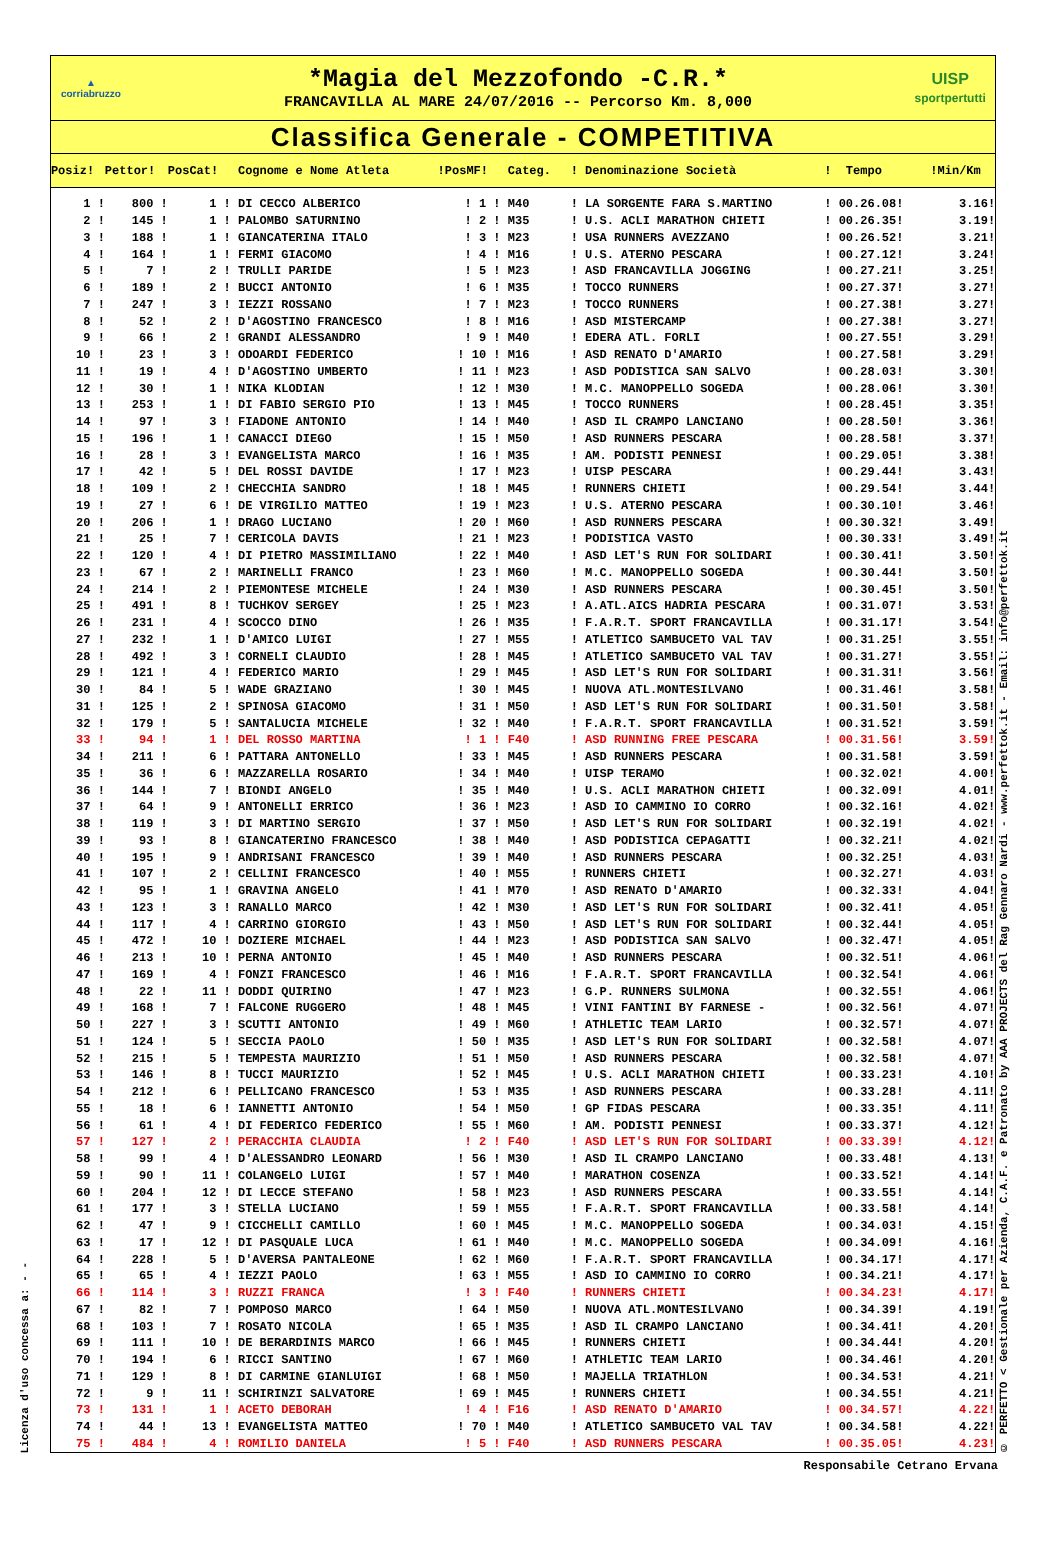Licenza d'uso concessa a: - -
▲
corriabruzzo
*Magia del Mezzofondo -C.R.*
FRANCAVILLA AL MARE 24/07/2016 -- Percorso Km. 8,000
UISP
sportpertutti
Classifica Generale - COMPETITIVA
| Posiz! | Pettor! | PosCat! | Cognome e Nome Atleta | !PosMF! | Categ. | ! Denominazione Società | ! Tempo | !Min/Km |
| --- | --- | --- | --- | --- | --- | --- | --- | --- |
| 1 ! | 800 ! | 1 ! | DI CECCO ALBERICO | ! 1 ! | M40 | ! LA SORGENTE FARA S.MARTINO | ! 00.26.08! | 3.16! |
| 2 ! | 145 ! | 1 ! | PALOMBO SATURNINO | ! 2 ! | M35 | ! U.S. ACLI MARATHON CHIETI | ! 00.26.35! | 3.19! |
| 3 ! | 188 ! | 1 ! | GIANCATERINA ITALO | ! 3 ! | M23 | ! USA RUNNERS AVEZZANO | ! 00.26.52! | 3.21! |
| 4 ! | 164 ! | 1 ! | FERMI GIACOMO | ! 4 ! | M16 | ! U.S. ATERNO PESCARA | ! 00.27.12! | 3.24! |
| 5 ! | 7 ! | 2 ! | TRULLI PARIDE | ! 5 ! | M23 | ! ASD FRANCAVILLA JOGGING | ! 00.27.21! | 3.25! |
| 6 ! | 189 ! | 2 ! | BUCCI ANTONIO | ! 6 ! | M35 | ! TOCCO RUNNERS | ! 00.27.37! | 3.27! |
| 7 ! | 247 ! | 3 ! | IEZZI ROSSANO | ! 7 ! | M23 | ! TOCCO RUNNERS | ! 00.27.38! | 3.27! |
| 8 ! | 52 ! | 2 ! | D'AGOSTINO FRANCESCO | ! 8 ! | M16 | ! ASD MISTERCAMP | ! 00.27.38! | 3.27! |
| 9 ! | 66 ! | 2 ! | GRANDI ALESSANDRO | ! 9 ! | M40 | ! EDERA ATL. FORLI | ! 00.27.55! | 3.29! |
| 10 ! | 23 ! | 3 ! | ODOARDI FEDERICO | ! 10 ! | M16 | ! ASD RENATO D'AMARIO | ! 00.27.58! | 3.29! |
| 11 ! | 19 ! | 4 ! | D'AGOSTINO UMBERTO | ! 11 ! | M23 | ! ASD PODISTICA SAN SALVO | ! 00.28.03! | 3.30! |
| 12 ! | 30 ! | 1 ! | NIKA KLODIAN | ! 12 ! | M30 | ! M.C. MANOPPELLO SOGEDA | ! 00.28.06! | 3.30! |
| 13 ! | 253 ! | 1 ! | DI FABIO SERGIO PIO | ! 13 ! | M45 | ! TOCCO RUNNERS | ! 00.28.45! | 3.35! |
| 14 ! | 97 ! | 3 ! | FIADONE ANTONIO | ! 14 ! | M40 | ! ASD IL CRAMPO LANCIANO | ! 00.28.50! | 3.36! |
| 15 ! | 196 ! | 1 ! | CANACCI DIEGO | ! 15 ! | M50 | ! ASD RUNNERS PESCARA | ! 00.28.58! | 3.37! |
| 16 ! | 28 ! | 3 ! | EVANGELISTA MARCO | ! 16 ! | M35 | ! AM. PODISTI PENNESI | ! 00.29.05! | 3.38! |
| 17 ! | 42 ! | 5 ! | DEL ROSSI DAVIDE | ! 17 ! | M23 | ! UISP PESCARA | ! 00.29.44! | 3.43! |
| 18 ! | 109 ! | 2 ! | CHECCHIA SANDRO | ! 18 ! | M45 | ! RUNNERS CHIETI | ! 00.29.54! | 3.44! |
| 19 ! | 27 ! | 6 ! | DE VIRGILIO MATTEO | ! 19 ! | M23 | ! U.S. ATERNO PESCARA | ! 00.30.10! | 3.46! |
| 20 ! | 206 ! | 1 ! | DRAGO LUCIANO | ! 20 ! | M60 | ! ASD RUNNERS PESCARA | ! 00.30.32! | 3.49! |
| 21 ! | 25 ! | 7 ! | CERICOLA DAVIS | ! 21 ! | M23 | ! PODISTICA VASTO | ! 00.30.33! | 3.49! |
| 22 ! | 120 ! | 4 ! | DI PIETRO MASSIMILIANO | ! 22 ! | M40 | ! ASD LET'S RUN FOR SOLIDARI | ! 00.30.41! | 3.50! |
| 23 ! | 67 ! | 2 ! | MARINELLI FRANCO | ! 23 ! | M60 | ! M.C. MANOPPELLO SOGEDA | ! 00.30.44! | 3.50! |
| 24 ! | 214 ! | 2 ! | PIEMONTESE MICHELE | ! 24 ! | M30 | ! ASD RUNNERS PESCARA | ! 00.30.45! | 3.50! |
| 25 ! | 491 ! | 8 ! | TUCHKOV SERGEY | ! 25 ! | M23 | ! A.ATL.AICS HADRIA PESCARA | ! 00.31.07! | 3.53! |
| 26 ! | 231 ! | 4 ! | SCOCCO DINO | ! 26 ! | M35 | ! F.A.R.T. SPORT FRANCAVILLA | ! 00.31.17! | 3.54! |
| 27 ! | 232 ! | 1 ! | D'AMICO LUIGI | ! 27 ! | M55 | ! ATLETICO SAMBUCETO VAL TAV | ! 00.31.25! | 3.55! |
| 28 ! | 492 ! | 3 ! | CORNELI CLAUDIO | ! 28 ! | M45 | ! ATLETICO SAMBUCETO VAL TAV | ! 00.31.27! | 3.55! |
| 29 ! | 121 ! | 4 ! | FEDERICO MARIO | ! 29 ! | M45 | ! ASD LET'S RUN FOR SOLIDARI | ! 00.31.31! | 3.56! |
| 30 ! | 84 ! | 5 ! | WADE GRAZIANO | ! 30 ! | M45 | ! NUOVA ATL.MONTESILVANO | ! 00.31.46! | 3.58! |
| 31 ! | 125 ! | 2 ! | SPINOSA GIACOMO | ! 31 ! | M50 | ! ASD LET'S RUN FOR SOLIDARI | ! 00.31.50! | 3.58! |
| 32 ! | 179 ! | 5 ! | SANTALUCIA MICHELE | ! 32 ! | M40 | ! F.A.R.T. SPORT FRANCAVILLA | ! 00.31.52! | 3.59! |
| 33 ! | 94 ! | 1 ! | DEL ROSSO MARTINA | ! 1 ! | F40 | ! ASD RUNNING FREE PESCARA | ! 00.31.56! | 3.59! |
| 34 ! | 211 ! | 6 ! | PATTARA ANTONELLO | ! 33 ! | M45 | ! ASD RUNNERS PESCARA | ! 00.31.58! | 3.59! |
| 35 ! | 36 ! | 6 ! | MAZZARELLA ROSARIO | ! 34 ! | M40 | ! UISP TERAMO | ! 00.32.02! | 4.00! |
| 36 ! | 144 ! | 7 ! | BIONDI ANGELO | ! 35 ! | M40 | ! U.S. ACLI MARATHON CHIETI | ! 00.32.09! | 4.01! |
| 37 ! | 64 ! | 9 ! | ANTONELLI ERRICO | ! 36 ! | M23 | ! ASD IO CAMMINO IO CORRO | ! 00.32.16! | 4.02! |
| 38 ! | 119 ! | 3 ! | DI MARTINO SERGIO | ! 37 ! | M50 | ! ASD LET'S RUN FOR SOLIDARI | ! 00.32.19! | 4.02! |
| 39 ! | 93 ! | 8 ! | GIANCATERINO FRANCESCO | ! 38 ! | M40 | ! ASD PODISTICA CEPAGATTI | ! 00.32.21! | 4.02! |
| 40 ! | 195 ! | 9 ! | ANDRISANI FRANCESCO | ! 39 ! | M40 | ! ASD RUNNERS PESCARA | ! 00.32.25! | 4.03! |
| 41 ! | 107 ! | 2 ! | CELLINI FRANCESCO | ! 40 ! | M55 | ! RUNNERS CHIETI | ! 00.32.27! | 4.03! |
| 42 ! | 95 ! | 1 ! | GRAVINA ANGELO | ! 41 ! | M70 | ! ASD RENATO D'AMARIO | ! 00.32.33! | 4.04! |
| 43 ! | 123 ! | 3 ! | RANALLO MARCO | ! 42 ! | M30 | ! ASD LET'S RUN FOR SOLIDARI | ! 00.32.41! | 4.05! |
| 44 ! | 117 ! | 4 ! | CARRINO GIORGIO | ! 43 ! | M50 | ! ASD LET'S RUN FOR SOLIDARI | ! 00.32.44! | 4.05! |
| 45 ! | 472 ! | 10 ! | DOZIERE MICHAEL | ! 44 ! | M23 | ! ASD PODISTICA SAN SALVO | ! 00.32.47! | 4.05! |
| 46 ! | 213 ! | 10 ! | PERNA ANTONIO | ! 45 ! | M40 | ! ASD RUNNERS PESCARA | ! 00.32.51! | 4.06! |
| 47 ! | 169 ! | 4 ! | FONZI FRANCESCO | ! 46 ! | M16 | ! F.A.R.T. SPORT FRANCAVILLA | ! 00.32.54! | 4.06! |
| 48 ! | 22 ! | 11 ! | DODDI QUIRINO | ! 47 ! | M23 | ! G.P. RUNNERS SULMONA | ! 00.32.55! | 4.06! |
| 49 ! | 168 ! | 7 ! | FALCONE RUGGERO | ! 48 ! | M45 | ! VINI FANTINI BY FARNESE - | ! 00.32.56! | 4.07! |
| 50 ! | 227 ! | 3 ! | SCUTTI ANTONIO | ! 49 ! | M60 | ! ATHLETIC TEAM LARIO | ! 00.32.57! | 4.07! |
| 51 ! | 124 ! | 5 ! | SECCIA PAOLO | ! 50 ! | M35 | ! ASD LET'S RUN FOR SOLIDARI | ! 00.32.58! | 4.07! |
| 52 ! | 215 ! | 5 ! | TEMPESTA MAURIZIO | ! 51 ! | M50 | ! ASD RUNNERS PESCARA | ! 00.32.58! | 4.07! |
| 53 ! | 146 ! | 8 ! | TUCCI MAURIZIO | ! 52 ! | M45 | ! U.S. ACLI MARATHON CHIETI | ! 00.33.23! | 4.10! |
| 54 ! | 212 ! | 6 ! | PELLICANO FRANCESCO | ! 53 ! | M35 | ! ASD RUNNERS PESCARA | ! 00.33.28! | 4.11! |
| 55 ! | 18 ! | 6 ! | IANNETTI ANTONIO | ! 54 ! | M50 | ! GP FIDAS PESCARA | ! 00.33.35! | 4.11! |
| 56 ! | 61 ! | 4 ! | DI FEDERICO FEDERICO | ! 55 ! | M60 | ! AM. PODISTI PENNESI | ! 00.33.37! | 4.12! |
| 57 ! | 127 ! | 2 ! | PERACCHIA CLAUDIA | ! 2 ! | F40 | ! ASD LET'S RUN FOR SOLIDARI | ! 00.33.39! | 4.12! |
| 58 ! | 99 ! | 4 ! | D'ALESSANDRO LEONARD | ! 56 ! | M30 | ! ASD IL CRAMPO LANCIANO | ! 00.33.48! | 4.13! |
| 59 ! | 90 ! | 11 ! | COLANGELO LUIGI | ! 57 ! | M40 | ! MARATHON COSENZA | ! 00.33.52! | 4.14! |
| 60 ! | 204 ! | 12 ! | DI LECCE STEFANO | ! 58 ! | M23 | ! ASD RUNNERS PESCARA | ! 00.33.55! | 4.14! |
| 61 ! | 177 ! | 3 ! | STELLA LUCIANO | ! 59 ! | M55 | ! F.A.R.T. SPORT FRANCAVILLA | ! 00.33.58! | 4.14! |
| 62 ! | 47 ! | 9 ! | CICCHELLI CAMILLO | ! 60 ! | M45 | ! M.C. MANOPPELLO SOGEDA | ! 00.34.03! | 4.15! |
| 63 ! | 17 ! | 12 ! | DI PASQUALE LUCA | ! 61 ! | M40 | ! M.C. MANOPPELLO SOGEDA | ! 00.34.09! | 4.16! |
| 64 ! | 228 ! | 5 ! | D'AVERSA PANTALEONE | ! 62 ! | M60 | ! F.A.R.T. SPORT FRANCAVILLA | ! 00.34.17! | 4.17! |
| 65 ! | 65 ! | 4 ! | IEZZI PAOLO | ! 63 ! | M55 | ! ASD IO CAMMINO IO CORRO | ! 00.34.21! | 4.17! |
| 66 ! | 114 ! | 3 ! | RUZZI FRANCA | ! 3 ! | F40 | ! RUNNERS CHIETI | ! 00.34.23! | 4.17! |
| 67 ! | 82 ! | 7 ! | POMPOSO MARCO | ! 64 ! | M50 | ! NUOVA ATL.MONTESILVANO | ! 00.34.39! | 4.19! |
| 68 ! | 103 ! | 7 ! | ROSATO NICOLA | ! 65 ! | M35 | ! ASD IL CRAMPO LANCIANO | ! 00.34.41! | 4.20! |
| 69 ! | 111 ! | 10 ! | DE BERARDINIS MARCO | ! 66 ! | M45 | ! RUNNERS CHIETI | ! 00.34.44! | 4.20! |
| 70 ! | 194 ! | 6 ! | RICCI SANTINO | ! 67 ! | M60 | ! ATHLETIC TEAM LARIO | ! 00.34.46! | 4.20! |
| 71 ! | 129 ! | 8 ! | DI CARMINE GIANLUIGI | ! 68 ! | M50 | ! MAJELLA TRIATHLON | ! 00.34.53! | 4.21! |
| 72 ! | 9 ! | 11 ! | SCHIRINZI SALVATORE | ! 69 ! | M45 | ! RUNNERS CHIETI | ! 00.34.55! | 4.21! |
| 73 ! | 131 ! | 1 ! | ACETO DEBORAH | ! 4 ! | F16 | ! ASD RENATO D'AMARIO | ! 00.34.57! | 4.22! |
| 74 ! | 44 ! | 13 ! | EVANGELISTA MATTEO | ! 70 ! | M40 | ! ATLETICO SAMBUCETO VAL TAV | ! 00.34.58! | 4.22! |
| 75 ! | 484 ! | 4 ! | ROMILIO DANIELA | ! 5 ! | F40 | ! ASD RUNNERS PESCARA | ! 00.35.05! | 4.23! |
© PERFETTO < Gestionale per Azienda, C.A.F. e Patronato by AAA PROJECTS del Rag Gennaro Nardi - www.perfettok.it - Email: info@perfettok.it
Responsabile Cetrano Ervana